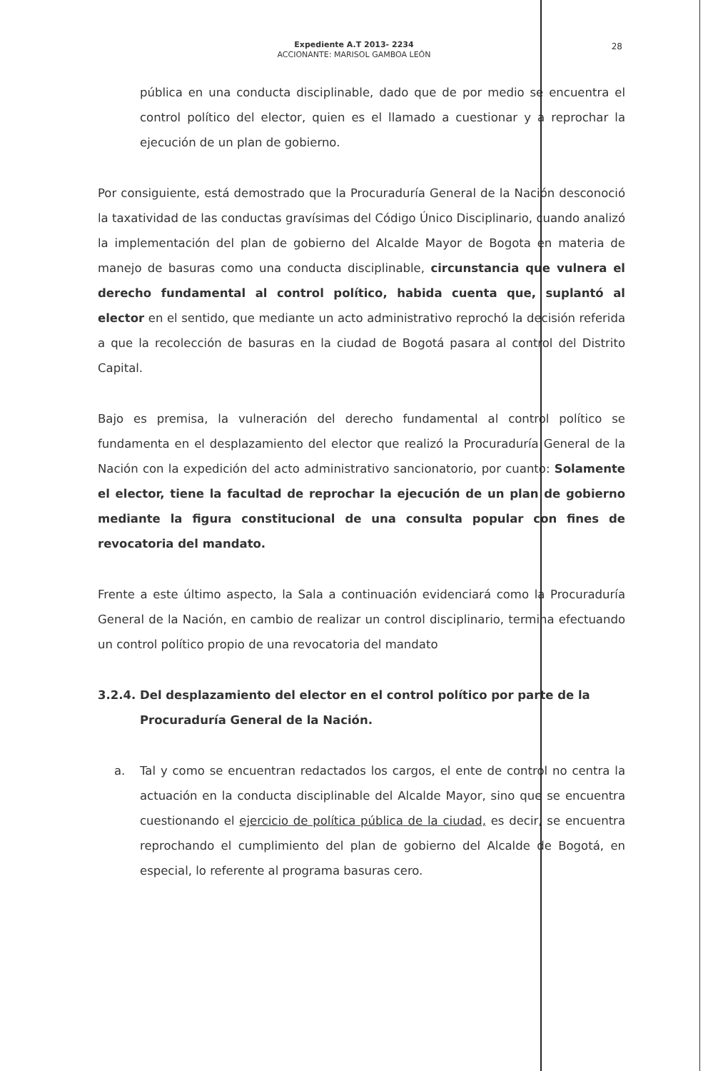Expediente A.T 2013- 2234
ACCIONANTE: MARISOL GAMBOA LEÓN
28
pública en una conducta disciplinable, dado que de por medio se encuentra el control político del elector, quien es el llamado a cuestionar y a reprochar la ejecución de un plan de gobierno.
Por consiguiente, está demostrado que la Procuraduría General de la Nación desconoció la taxatividad de las conductas gravísimas del Código Único Disciplinario, cuando analizó la implementación del plan de gobierno del Alcalde Mayor de Bogota en materia de manejo de basuras como una conducta disciplinable, circunstancia que vulnera el derecho fundamental al control político, habida cuenta que, suplantó al elector en el sentido, que mediante un acto administrativo reprochó la decisión referida a que la recolección de basuras en la ciudad de Bogotá pasara al control del Distrito Capital.
Bajo es premisa, la vulneración del derecho fundamental al control político se fundamenta en el desplazamiento del elector que realizó la Procuraduría General de la Nación con la expedición del acto administrativo sancionatorio, por cuanto: Solamente el elector, tiene la facultad de reprochar la ejecución de un plan de gobierno mediante la figura constitucional de una consulta popular con fines de revocatoria del mandato.
Frente a este último aspecto, la Sala a continuación evidenciará como la Procuraduría General de la Nación, en cambio de realizar un control disciplinario, termina efectuando un control político propio de una revocatoria del mandato
3.2.4. Del desplazamiento del elector en el control político por parte de la
Procuraduría General de la Nación.
a. Tal y como se encuentran redactados los cargos, el ente de control no centra la actuación en la conducta disciplinable del Alcalde Mayor, sino que se encuentra cuestionando el ejercicio de política pública de la ciudad, es decir, se encuentra reprochando el cumplimiento del plan de gobierno del Alcalde de Bogotá, en especial, lo referente al programa basuras cero.